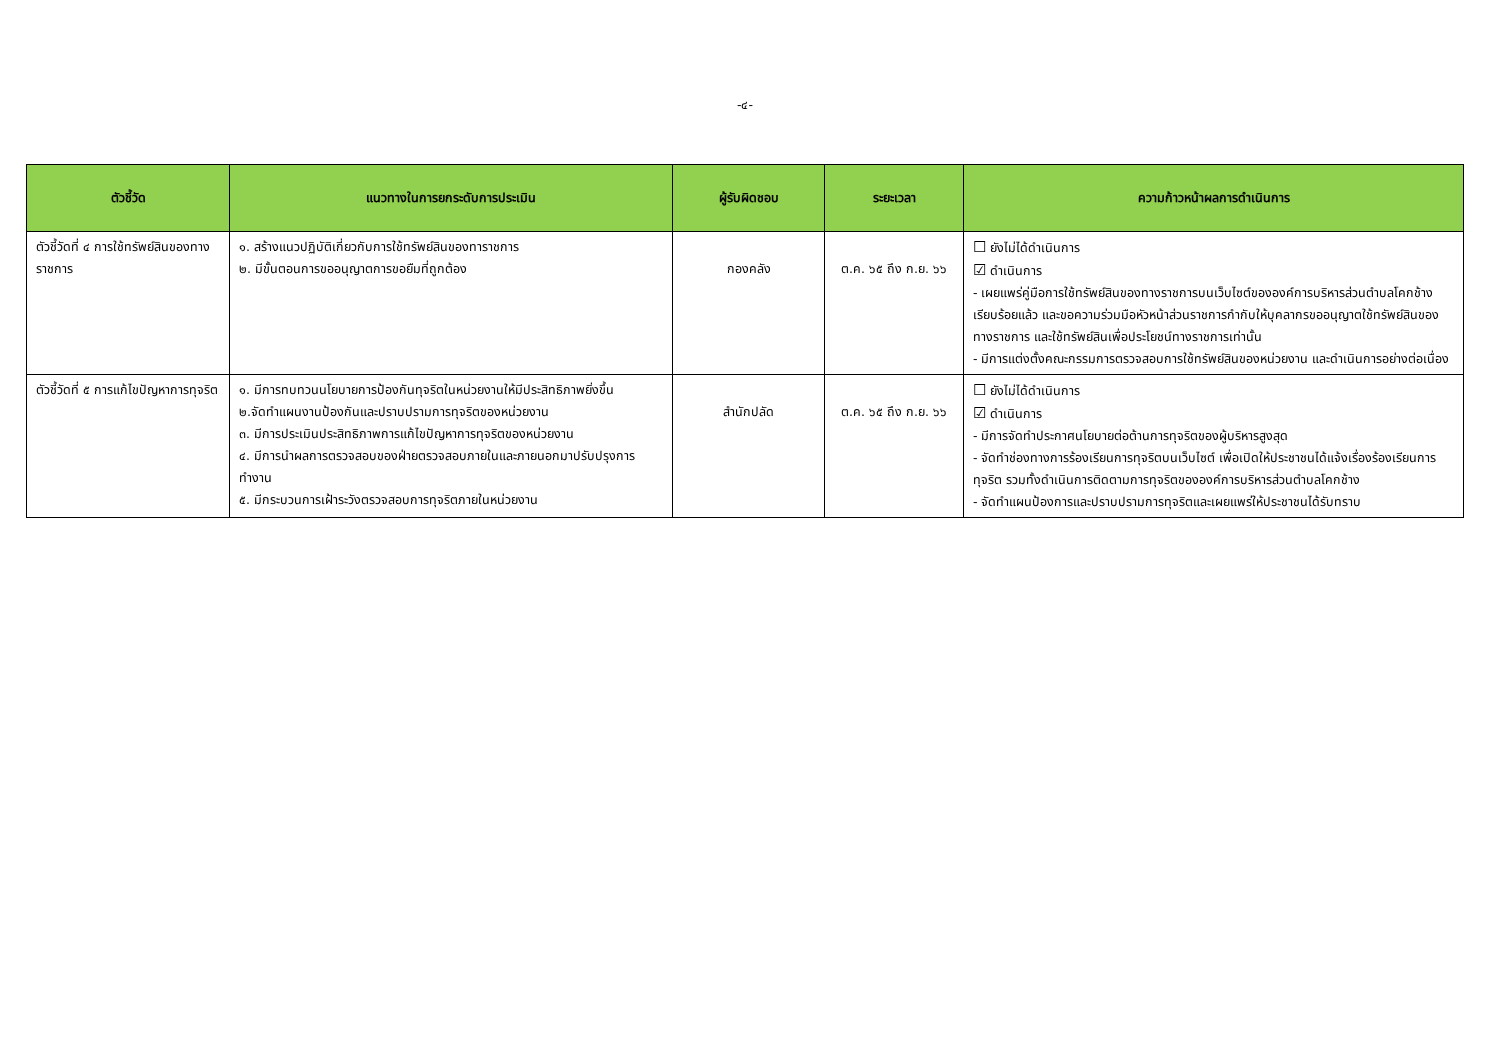-๔-
| ตัวชี้วัด | แนวทางในการยกระดับการประเมิน | ผู้รับผิดชอบ | ระยะเวลา | ความก้าวหน้าผลการดำเนินการ |
| --- | --- | --- | --- | --- |
| ตัวชี้วัดที่ ๔ การใช้ทรัพย์สินของทางราชการ | ๑. สร้างแนวปฏิบัติเกี่ยวกับการใช้ทรัพย์สินของทาราชการ ๒. มีขั้นตอนการขออนุญาตการขอยืมที่ถูกต้อง | กองคลัง | ต.ค. ๖๕ ถึง ก.ย. ๖๖ | ☐ ยังไม่ได้ดำเนินการ ☑ ดำเนินการ - เผยแพร่คู่มือการใช้ทรัพย์สินของทางราชการบนเว็บไซต์ขององค์การบริหารส่วนตำบลโคกช้าง เรียบร้อยแล้ว และขอความร่วมมือหัวหน้าส่วนราชการกำกับให้บุคลากรขออนุญาตใช้ทรัพย์สินของทางราชการ และใช้ทรัพย์สินเพื่อประโยชน์ทางราชการเท่านั้น - มีการแต่งตั้งคณะกรรมการตรวจสอบการใช้ทรัพย์สินของหน่วยงาน และดำเนินการอย่างต่อเนื่อง |
| ตัวชี้วัดที่ ๕ การแก้ไขปัญหาการทุจริต | ๑. มีการทบทวนนโยบายการป้องกันทุจริตในหน่วยงานให้มีประสิทธิภาพยิ่งขึ้น ๒.จัดทำแผนงานป้องกันและปราบปรามการทุจริตของหน่วยงาน ๓. มีการประเมินประสิทธิภาพการแก้ไขปัญหาการทุจริตของหน่วยงาน ๔. มีการนำผลการตรวจสอบของฝ่ายตรวจสอบภายในและภายนอกมาปรับปรุงการทำงาน ๕. มีกระบวนการเฝ้าระวังตรวจสอบการทุจริตภายในหน่วยงาน | สำนักปลัด | ต.ค. ๖๕ ถึง ก.ย. ๖๖ | ☐ ยังไม่ได้ดำเนินการ ☑ ดำเนินการ - มีการจัดทำประกาศนโยบายต่อต้านการทุจริตของผู้บริหารสูงสุด - จัดทำช่องทางการร้องเรียนการทุจริตบนเว็บไซต์ เพื่อเปิดให้ประชาชนได้แจ้งเรื่องร้องเรียนการทุจริต รวมทั้งดำเนินการติดตามการทุจริตขององค์การบริหารส่วนตำบลโคกช้าง - จัดทำแผนป้องการและปราบปรามการทุจริตและเผยแพร่ให้ประชาชนได้รับทราบ |